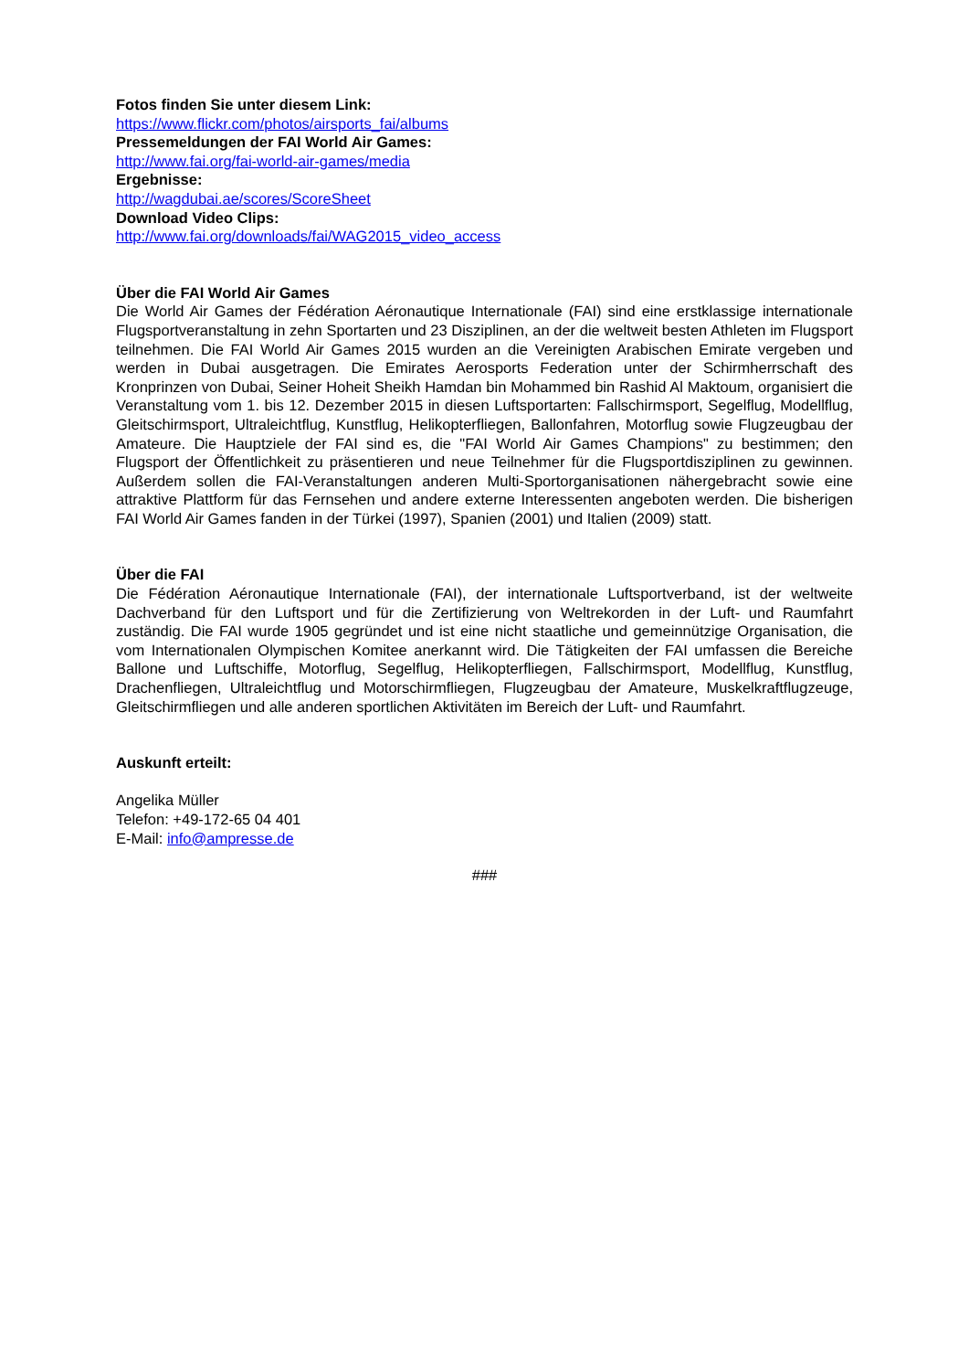Fotos finden Sie unter diesem Link:
https://www.flickr.com/photos/airsports_fai/albums
Pressemeldungen der FAI World Air Games:
http://www.fai.org/fai-world-air-games/media
Ergebnisse:
http://wagdubai.ae/scores/ScoreSheet
Download Video Clips:
http://www.fai.org/downloads/fai/WAG2015_video_access
Über die FAI World Air Games
Die World Air Games der Fédération Aéronautique Internationale (FAI) sind eine erstklassige internationale Flugsportveranstaltung in zehn Sportarten und 23 Disziplinen, an der die weltweit besten Athleten im Flugsport teilnehmen. Die FAI World Air Games 2015 wurden an die Vereinigten Arabischen Emirate vergeben und werden in Dubai ausgetragen. Die Emirates Aerosports Federation unter der Schirmherrschaft des Kronprinzen von Dubai, Seiner Hoheit Sheikh Hamdan bin Mohammed bin Rashid Al Maktoum, organisiert die Veranstaltung vom 1. bis 12. Dezember 2015 in diesen Luftsportarten: Fallschirmsport, Segelflug, Modellflug, Gleitschirmsport, Ultraleichtflug, Kunstflug, Helikopterfliegen, Ballonfahren, Motorflug sowie Flugzeugbau der Amateure. Die Hauptziele der FAI sind es, die "FAI World Air Games Champions" zu bestimmen; den Flugsport der Öffentlichkeit zu präsentieren und neue Teilnehmer für die Flugsportdisziplinen zu gewinnen. Außerdem sollen die FAI-Veranstaltungen anderen Multi-Sportorganisationen nähergebracht sowie eine attraktive Plattform für das Fernsehen und andere externe Interessenten angeboten werden. Die bisherigen FAI World Air Games fanden in der Türkei (1997), Spanien (2001) und Italien (2009) statt.
Über die FAI
Die Fédération Aéronautique Internationale (FAI), der internationale Luftsportverband, ist der weltweite Dachverband für den Luftsport und für die Zertifizierung von Weltrekorden in der Luft- und Raumfahrt zuständig. Die FAI wurde 1905 gegründet und ist eine nicht staatliche und gemeinnützige Organisation, die vom Internationalen Olympischen Komitee anerkannt wird. Die Tätigkeiten der FAI umfassen die Bereiche Ballone und Luftschiffe, Motorflug, Segelflug, Helikopterfliegen, Fallschirmsport, Modellflug, Kunstflug, Drachenfliegen, Ultraleichtflug und Motorschirmfliegen, Flugzeugbau der Amateure, Muskelkraftflugzeuge, Gleitschirmfliegen und alle anderen sportlichen Aktivitäten im Bereich der Luft- und Raumfahrt.
Auskunft erteilt:
Angelika Müller
Telefon: +49-172-65 04 401
E-Mail: info@ampresse.de
###